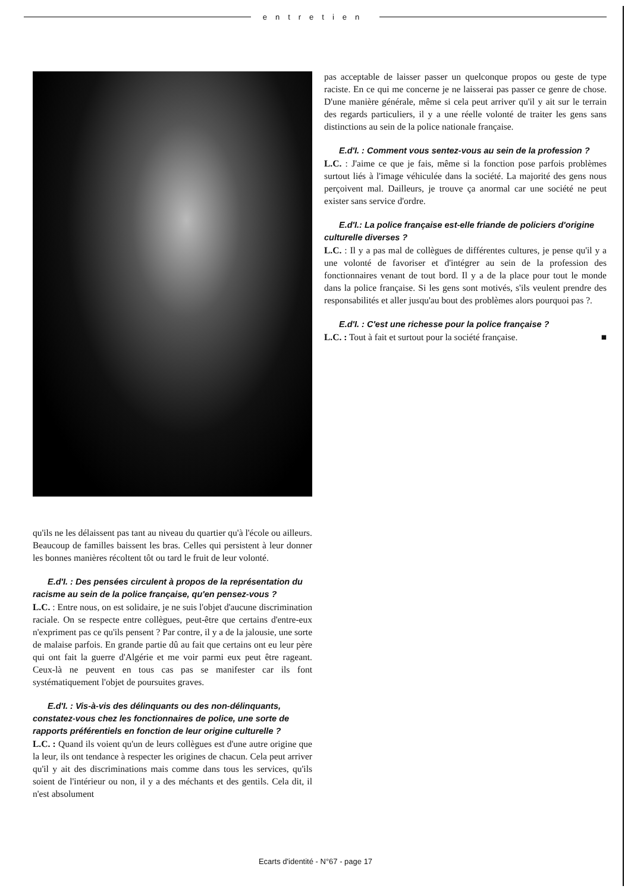entretien
qu'ils ne les délaissent pas tant au niveau du quartier qu'à l'école ou ailleurs. Beaucoup de familles baissent les bras. Celles qui persistent à leur donner les bonnes manières récoltent tôt ou tard le fruit de leur volonté.
E.d'I. : Des pensées circulent à propos de la représentation du racisme au sein de la police française, qu'en pensez-vous ?
L.C. : Entre nous, on est solidaire, je ne suis l'objet d'aucune discrimination raciale. On se respecte entre collègues, peut-être que certains d'entre-eux n'expriment pas ce qu'ils pensent ? Par contre, il y a de la jalousie, une sorte de malaise parfois. En grande partie dû au fait que certains ont eu leur père qui ont fait la guerre d'Algérie et me voir parmi eux peut être rageant. Ceux-là ne peuvent en tous cas pas se manifester car ils font systématiquement l'objet de poursuites graves.
E.d'I. : Vis-à-vis des délinquants ou des non-délinquants, constatez-vous chez les fonctionnaires de police, une sorte de rapports préférentiels en fonction de leur origine culturelle ?
L.C. : Quand ils voient qu'un de leurs collègues est d'une autre origine que la leur, ils ont tendance à respecter les origines de chacun. Cela peut arriver qu'il y ait des discriminations mais comme dans tous les services, qu'ils soient de l'intérieur ou non, il y a des méchants et des gentils. Cela dit, il n'est absolument
pas acceptable de laisser passer un quelconque propos ou geste de type raciste. En ce qui me concerne je ne laisserai pas passer ce genre de chose. D'une manière générale, même si cela peut arriver qu'il y ait sur le terrain des regards particuliers, il y a une réelle volonté de traiter les gens sans distinctions au sein de la police nationale française.
E.d'I. : Comment vous sentez-vous au sein de la profession ?
L.C. : J'aime ce que je fais, même si la fonction pose parfois problèmes surtout liés à l'image véhiculée dans la société. La majorité des gens nous perçoivent mal. Dailleurs, je trouve ça anormal car une société ne peut exister sans service d'ordre.
E.d'I.: La police française est-elle friande de policiers d'origine culturelle diverses ?
L.C. : Il y a pas mal de collègues de différentes cultures, je pense qu'il y a une volonté de favoriser et d'intégrer au sein de la profession des fonctionnaires venant de tout bord. Il y a de la place pour tout le monde dans la police française. Si les gens sont motivés, s'ils veulent prendre des responsabilités et aller jusqu'au bout des problèmes alors pourquoi pas ?.
E.d'I. : C'est une richesse pour la police française ?
L.C. : Tout à fait et surtout pour la société française. ■
Ecarts d'identité - N°67 - page 17